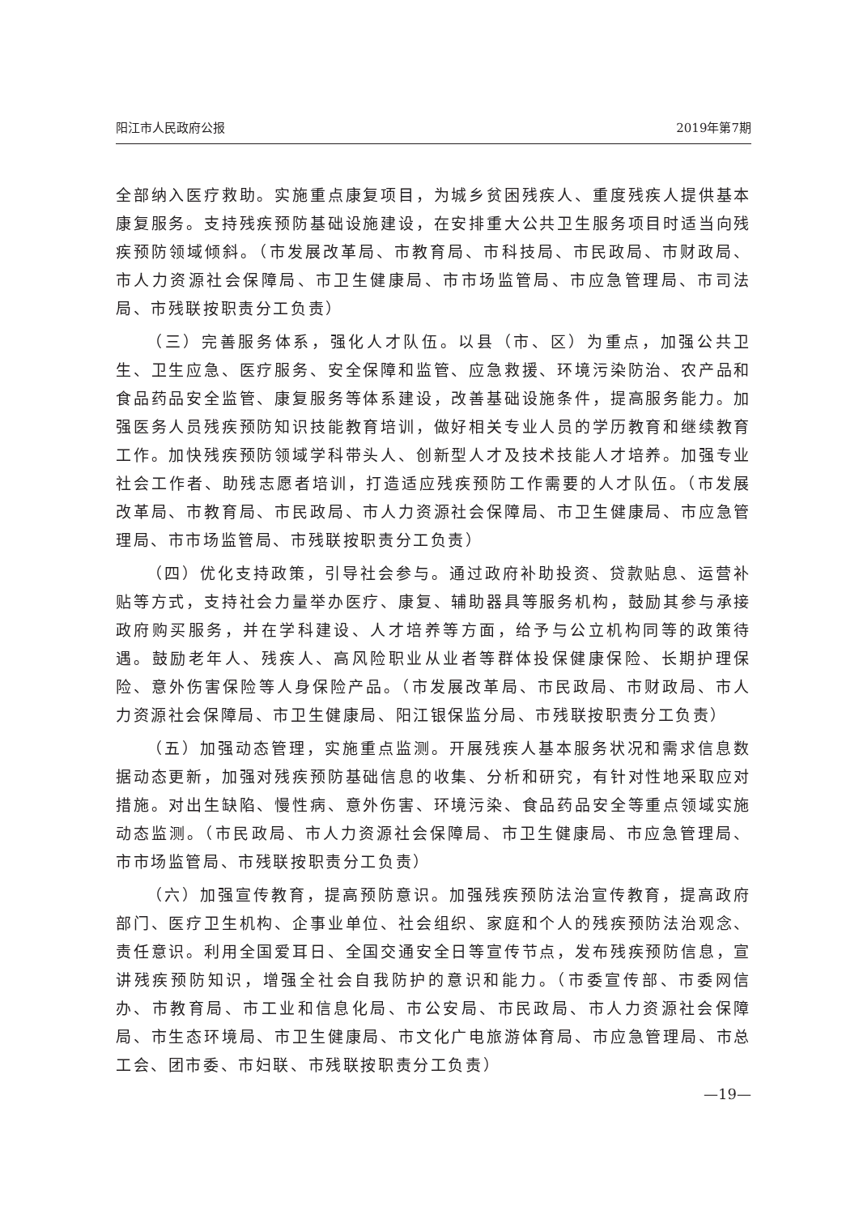阳江市人民政府公报 2019年第7期
全部纳入医疗救助。实施重点康复项目，为城乡贫困残疾人、重度残疾人提供基本康复服务。支持残疾预防基础设施建设，在安排重大公共卫生服务项目时适当向残疾预防领域倾斜。（市发展改革局、市教育局、市科技局、市民政局、市财政局、市人力资源社会保障局、市卫生健康局、市市场监管局、市应急管理局、市司法局、市残联按职责分工负责）
（三）完善服务体系，强化人才队伍。以县（市、区）为重点，加强公共卫生、卫生应急、医疗服务、安全保障和监管、应急救援、环境污染防治、农产品和食品药品安全监管、康复服务等体系建设，改善基础设施条件，提高服务能力。加强医务人员残疾预防知识技能教育培训，做好相关专业人员的学历教育和继续教育工作。加快残疾预防领域学科带头人、创新型人才及技术技能人才培养。加强专业社会工作者、助残志愿者培训，打造适应残疾预防工作需要的人才队伍。（市发展改革局、市教育局、市民政局、市人力资源社会保障局、市卫生健康局、市应急管理局、市市场监管局、市残联按职责分工负责）
（四）优化支持政策，引导社会参与。通过政府补助投资、贷款贴息、运营补贴等方式，支持社会力量举办医疗、康复、辅助器具等服务机构，鼓励其参与承接政府购买服务，并在学科建设、人才培养等方面，给予与公立机构同等的政策待遇。鼓励老年人、残疾人、高风险职业从业者等群体投保健康保险、长期护理保险、意外伤害保险等人身保险产品。（市发展改革局、市民政局、市财政局、市人力资源社会保障局、市卫生健康局、阳江银保监分局、市残联按职责分工负责）
（五）加强动态管理，实施重点监测。开展残疾人基本服务状况和需求信息数据动态更新，加强对残疾预防基础信息的收集、分析和研究，有针对性地采取应对措施。对出生缺陷、慢性病、意外伤害、环境污染、食品药品安全等重点领域实施动态监测。（市民政局、市人力资源社会保障局、市卫生健康局、市应急管理局、市市场监管局、市残联按职责分工负责）
（六）加强宣传教育，提高预防意识。加强残疾预防法治宣传教育，提高政府部门、医疗卫生机构、企事业单位、社会组织、家庭和个人的残疾预防法治观念、责任意识。利用全国爱耳日、全国交通安全日等宣传节点，发布残疾预防信息，宣讲残疾预防知识，增强全社会自我防护的意识和能力。（市委宣传部、市委网信办、市教育局、市工业和信息化局、市公安局、市民政局、市人力资源社会保障局、市生态环境局、市卫生健康局、市文化广电旅游体育局、市应急管理局、市总工会、团市委、市妇联、市残联按职责分工负责）
—19—